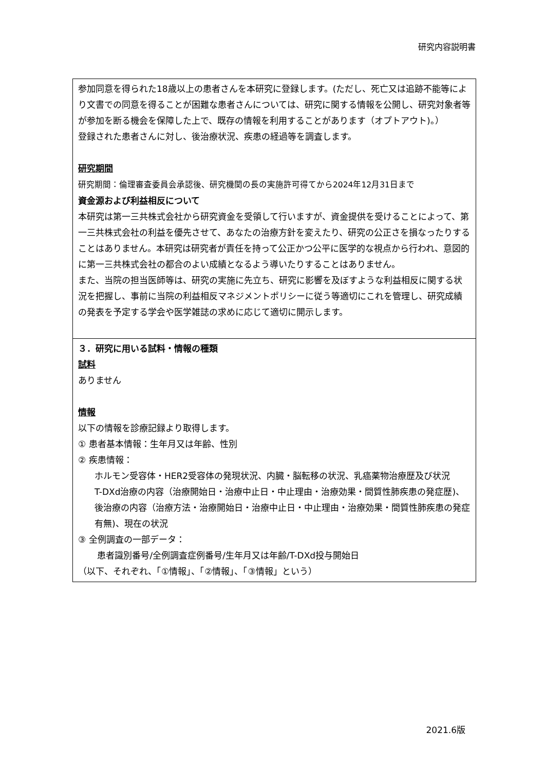研究内容説明書
参加同意を得られた18歳以上の患者さんを本研究に登録します。(ただし、死亡又は追跡不能等により文書での同意を得ることが困難な患者さんについては、研究に関する情報を公開し、研究対象者等が参加を断る機会を保障した上で、既存の情報を利用することがあります（オプトアウト)。）
登録された患者さんに対し、後治療状況、疾患の経過等を調査します。
研究期間
研究期間：倫理審査委員会承認後、研究機関の長の実施許可得てから2024年12月31日まで
資金源および利益相反について
本研究は第一三共株式会社から研究資金を受領して行いますが、資金提供を受けることによって、第一三共株式会社の利益を優先させて、あなたの治療方針を変えたり、研究の公正さを損なったりすることはありません。本研究は研究者が責任を持って公正かつ公平に医学的な視点から行われ、意図的に第一三共株式会社の都合のよい成績となるよう導いたりすることはありません。
また、当院の担当医師等は、研究の実施に先立ち、研究に影響を及ぼすような利益相反に関する状況を把握し、事前に当院の利益相反マネジメントポリシーに従う等適切にこれを管理し、研究成績の発表を予定する学会や医学雑誌の求めに応じて適切に開示します。
３．研究に用いる試料・情報の種類
試料
ありません
情報
以下の情報を診療記録より取得します。
① 患者基本情報：生年月又は年齢、性別
② 疾患情報：
ホルモン受容体・HER2受容体の発現状況、内臓・脳転移の状況、乳癌薬物治療歴及び状況
T-DXd治療の内容（治療開始日・治療中止日・中止理由・治療効果・間質性肺疾患の発症歴)、後治療の内容（治療方法・治療開始日・治療中止日・中止理由・治療効果・間質性肺疾患の発症有無)、現在の状況
③ 全例調査の一部データ：
患者識別番号/全例調査症例番号/生年月又は年齢/T-DXd投与開始日
（以下、それぞれ、「①情報」、「②情報」、「③情報」という）
2021.6版